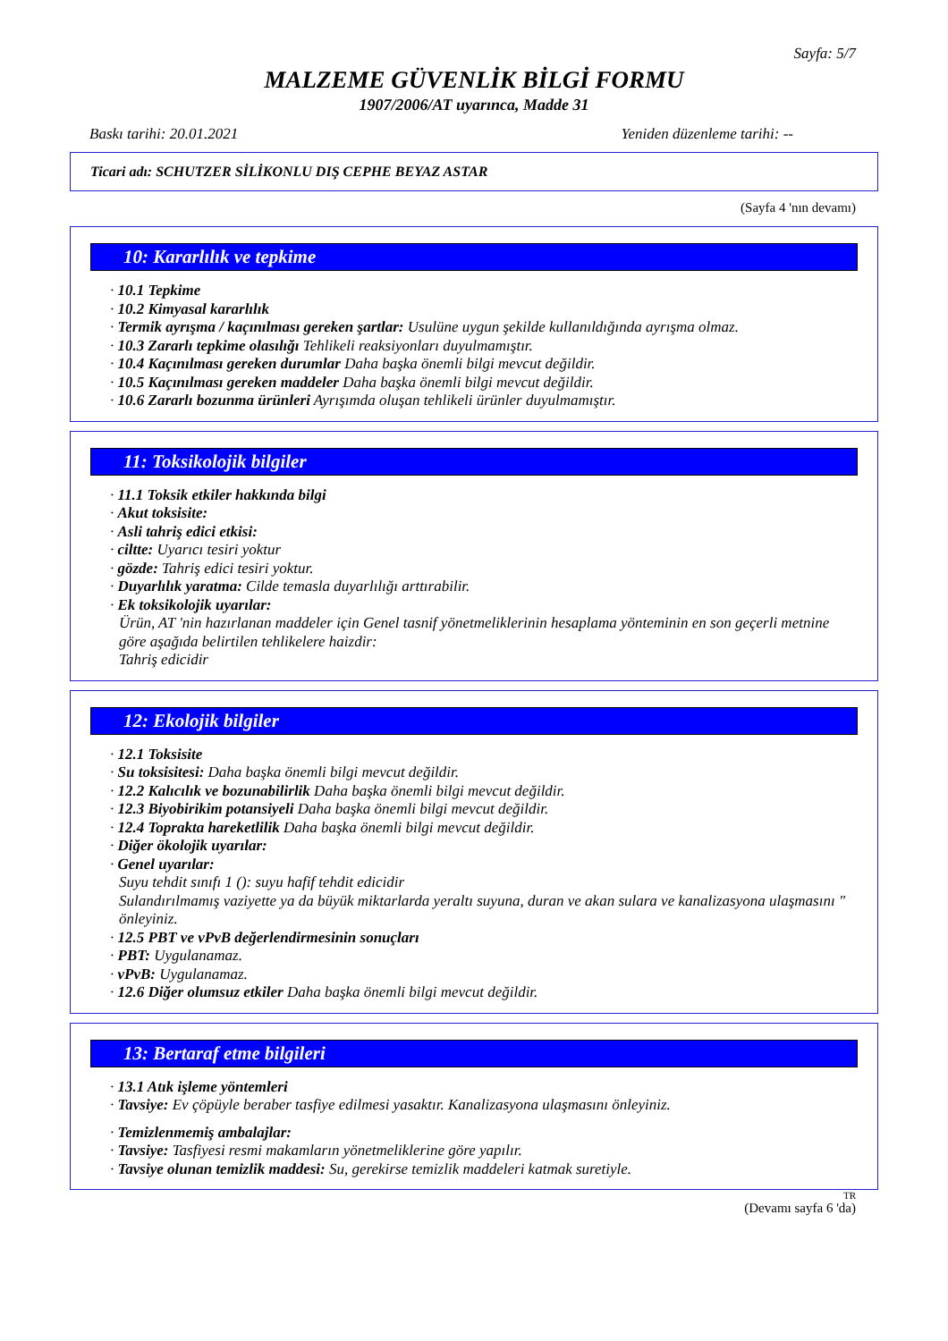Sayfa: 5/7
MALZEME GÜVENLİK BİLGİ FORMU
1907/2006/AT uyarınca, Madde 31
Baskı tarihi: 20.01.2021 Yeniden düzenleme tarihi: --
Ticari adı: SCHUTZER SİLİKONLU DIŞ CEPHE BEYAZ ASTAR
(Sayfa 4 'nın devamı)
10: Kararlılık ve tepkime
· 10.1 Tepkime
· 10.2 Kimyasal kararlılık
· Termik ayrışma / kaçınılması gereken şartlar: Usulüne uygun şekilde kullanıldığında ayrışma olmaz.
· 10.3 Zararlı tepkime olasılığı Tehlikeli reaksiyonları duyulmamıştır.
· 10.4 Kaçınılması gereken durumlar Daha başka önemli bilgi mevcut değildir.
· 10.5 Kaçınılması gereken maddeler Daha başka önemli bilgi mevcut değildir.
· 10.6 Zararlı bozunma ürünleri Ayrışımda oluşan tehlikeli ürünler duyulmamıştır.
11: Toksikolojik bilgiler
· 11.1 Toksik etkiler hakkında bilgi
· Akut toksisite:
· Asli tahriş edici etkisi:
· ciltte: Uyarıcı tesiri yoktur
· gözde: Tahriş edici tesiri yoktur.
· Duyarlılık yaratma: Cilde temasla duyarlılığı arttırabilir.
· Ek toksikolojik uyarılar:
Ürün, AT 'nin hazırlanan maddeler için Genel tasnif yönetmeliklerinin hesaplama yönteminin en son geçerli metnine göre aşağıda belirtilen tehlikelere haizdir:
Tahriş edicidir
12: Ekolojik bilgiler
· 12.1 Toksisite
· Su toksisitesi: Daha başka önemli bilgi mevcut değildir.
· 12.2 Kalıcılık ve bozunabilirlik Daha başka önemli bilgi mevcut değildir.
· 12.3 Biyobirikim potansiyeli Daha başka önemli bilgi mevcut değildir.
· 12.4 Toprakta hareketlilik Daha başka önemli bilgi mevcut değildir.
· Diğer ökolojik uyarılar:
· Genel uyarılar:
Suyu tehdit sınıfı 1 (): suyu hafif tehdit edicidir
Sulandırılmamış vaziyette ya da büyük miktarlarda yeraltı suyuna, duran ve akan sulara ve kanalizasyona ulaşmasını " önleyiniz.
· 12.5 PBT ve vPvB değerlendirmesinin sonuçları
· PBT: Uygulanamaz.
· vPvB: Uygulanamaz.
· 12.6 Diğer olumsuz etkiler Daha başka önemli bilgi mevcut değildir.
13: Bertaraf etme bilgileri
· 13.1 Atık işleme yöntemleri
· Tavsiye: Ev çöpüyle beraber tasfiye edilmesi yasaktır. Kanalizasyona ulaşmasını önleyiniz.
· Temizlenmemiş ambalajlar:
· Tavsiye: Tasfiyesi resmi makamların yönetmeliklerine göre yapılır.
· Tavsiye olunan temizlik maddesi: Su, gerekirse temizlik maddeleri katmak suretiyle.
TR
(Devamı sayfa 6 'da)